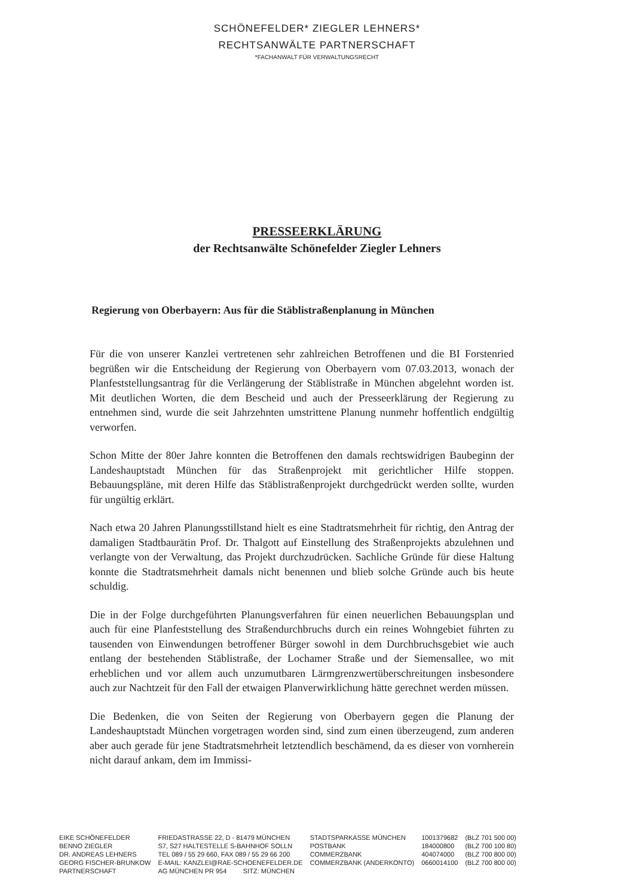SCHÖNEFELDER* ZIEGLER LEHNERS*
RECHTSANWÄLTE PARTNERSCHAFT
*FACHANWALT FÜR VERWALTUNGSRECHT
PRESSEERKLÄRUNG
der Rechtsanwälte Schönefelder Ziegler Lehners
Regierung von Oberbayern: Aus für die Stäblistraßenplanung in München
Für die von unserer Kanzlei vertretenen sehr zahlreichen Betroffenen und die BI Forstenried begrüßen wir die Entscheidung der Regierung von Oberbayern vom 07.03.2013, wonach der Planfeststellungsantrag für die Verlängerung der Stäblistraße in München abgelehnt worden ist. Mit deutlichen Worten, die dem Bescheid und auch der Presseerklärung der Regierung zu entnehmen sind, wurde die seit Jahrzehnten umstrittene Planung nunmehr hoffentlich endgültig verworfen.
Schon Mitte der 80er Jahre konnten die Betroffenen den damals rechtswidrigen Baubeginn der Landeshauptstadt München für das Straßenprojekt mit gerichtlicher Hilfe stoppen. Bebauungspläne, mit deren Hilfe das Stäblistraßenprojekt durchgedrückt werden sollte, wurden für ungültig erklärt.
Nach etwa 20 Jahren Planungsstillstand hielt es eine Stadtratsmehrheit für richtig, den Antrag der damaligen Stadtbaurätin Prof. Dr. Thalgott auf Einstellung des Straßenprojekts abzulehnen und verlangte von der Verwaltung, das Projekt durchzudrücken. Sachliche Gründe für diese Haltung konnte die Stadtratsmehrheit damals nicht benennen und blieb solche Gründe auch bis heute schuldig.
Die in der Folge durchgeführten Planungsverfahren für einen neuerlichen Bebauungsplan und auch für eine Planfeststellung des Straßendurchbruchs durch ein reines Wohngebiet führten zu tausenden von Einwendungen betroffener Bürger sowohl in dem Durchbruchsgebiet wie auch entlang der bestehenden Stäblistraße, der Lochamer Straße und der Siemensallee, wo mit erheblichen und vor allem auch unzumutbaren Lärmgrenzwertüberschreitungen insbesondere auch zur Nachtzeit für den Fall der etwaigen Planverwirklichung hätte gerechnet werden müssen.
Die Bedenken, die von Seiten der Regierung von Oberbayern gegen die Planung der Landeshauptstadt München vorgetragen worden sind, sind zum einen überzeugend, zum anderen aber auch gerade für jene Stadtratsmehrheit letztendlich beschämend, da es dieser von vornherein nicht darauf ankam, dem im Immissi-
| EIKE SCHÖNEFELDER BENNO ZIEGLER DR. ANDREAS LEHNERS GEORG FISCHER-BRUNKOW PARTNERSCHAFT | FRIEDASTRASSE 22, D - 81479 MÜNCHEN S7, S27 HALTESTELLE S-BAHNHOF SOLLN TEL 089 / 55 29 660, FAX 089 / 55 29 66 200 E-MAIL: KANZLEI@RAE-SCHOENEFELDER.DE AG MÜNCHEN PR 954 SITZ: MÜNCHEN | STADTSPARKASSE MÜNCHEN POSTBANK COMMERZBANK COMMERZBANK (ANDERKONTO) | 1001379682 184000800 404074000 0660014100 | (BLZ 701 500 00) (BLZ 700 100 80) (BLZ 700 800 00) (BLZ 700 800 00) |